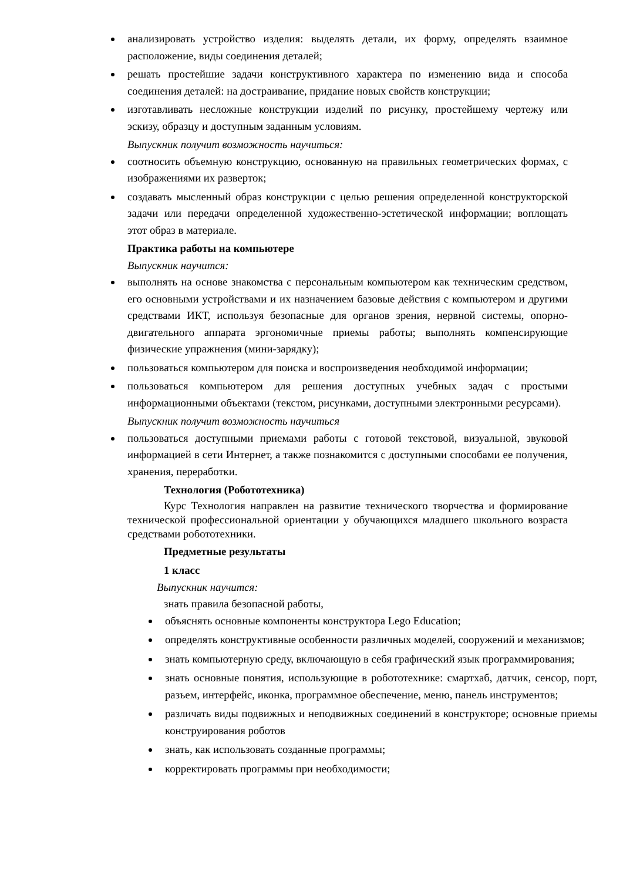анализировать устройство изделия: выделять детали, их форму, определять взаимное расположение, виды соединения деталей;
решать простейшие задачи конструктивного характера по изменению вида и способа соединения деталей: на достраивание, придание новых свойств конструкции;
изготавливать несложные конструкции изделий по рисунку, простейшему чертежу или эскизу, образцу и доступным заданным условиям.
Выпускник получит возможность научиться:
соотносить объемную конструкцию, основанную на правильных геометрических формах, с изображениями их разверток;
создавать мысленный образ конструкции с целью решения определенной конструкторской задачи или передачи определенной художественно-эстетической информации; воплощать этот образ в материале.
Практика работы на компьютере
Выпускник научится:
выполнять на основе знакомства с персональным компьютером как техническим средством, его основными устройствами и их назначением базовые действия с компьютером и другими средствами ИКТ, используя безопасные для органов зрения, нервной системы, опорно-двигательного аппарата эргономичные приемы работы; выполнять компенсирующие физические упражнения (мини-зарядку);
пользоваться компьютером для поиска и воспроизведения необходимой информации;
пользоваться компьютером для решения доступных учебных задач с простыми информационными объектами (текстом, рисунками, доступными электронными ресурсами).
Выпускник получит возможность научиться
пользоваться доступными приемами работы с готовой текстовой, визуальной, звуковой информацией в сети Интернет, а также познакомится с доступными способами ее получения, хранения, переработки.
Технология (Робототехника)
Курс Технология направлен на развитие технического творчества и формирование технической профессиональной ориентации у обучающихся младшего школьного возраста средствами робототехники.
Предметные результаты
1 класс
Выпускник научится:
знать правила безопасной работы,
объяснять основные компоненты конструктора Lego Education;
определять конструктивные особенности различных моделей, сооружений и механизмов;
знать компьютерную среду, включающую в себя графический язык программирования;
знать основные понятия, использующие в робототехнике: смартхаб, датчик, сенсор, порт, разъем, интерфейс, иконка, программное обеспечение, меню, панель инструментов;
различать виды подвижных и неподвижных соединений в конструкторе; основные приемы конструирования роботов
знать, как использовать созданные программы;
корректировать программы при необходимости;